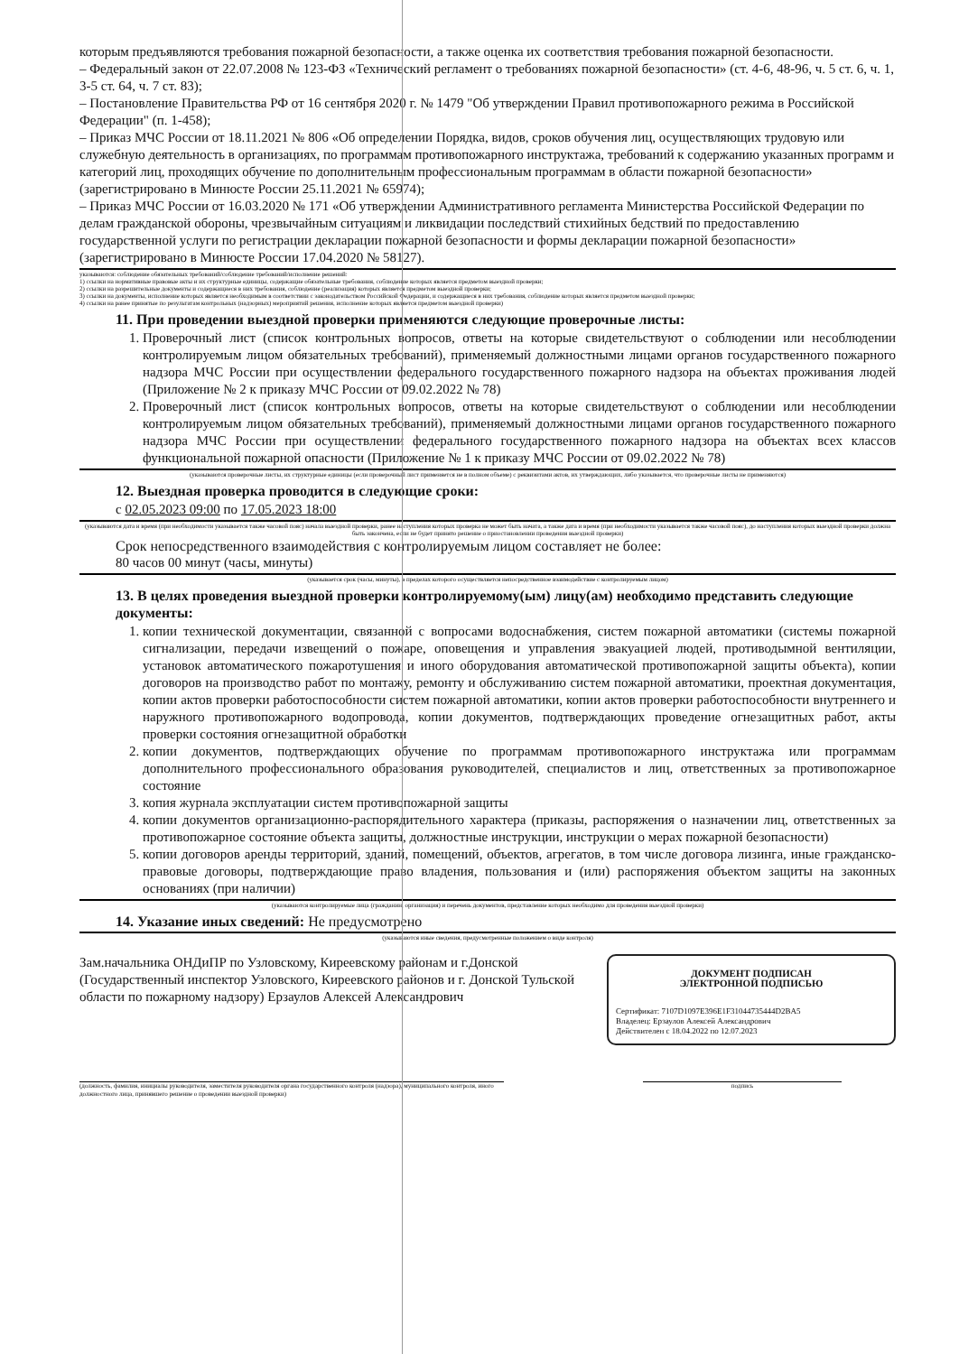которым предъявляются требования пожарной безопасности, а также оценка их соответствия требования пожарной безопасности.
– Федеральный закон от 22.07.2008 № 123-ФЗ «Технический регламент о требованиях пожарной безопасности» (ст. 4-6, 48-96, ч. 5 ст. 6, ч. 1, 3-5 ст. 64, ч. 7 ст. 83);
– Постановление Правительства РФ от 16 сентября 2020 г. № 1479 "Об утверждении Правил противопожарного режима в Российской Федерации" (п. 1-458);
– Приказ МЧС России от 18.11.2021 № 806 «Об определении Порядка, видов, сроков обучения лиц, осуществляющих трудовую или служебную деятельность в организациях, по программам противопожарного инструктажа, требований к содержанию указанных программ и категорий лиц, проходящих обучение по дополнительным профессиональным программам в области пожарной безопасности» (зарегистрировано в Минюсте России 25.11.2021 № 65974);
– Приказ МЧС России от 16.03.2020 № 171 «Об утверждении Административного регламента Министерства Российской Федерации по делам гражданской обороны, чрезвычайным ситуациям и ликвидации последствий стихийных бедствий по предоставлению государственной услуги по регистрации декларации пожарной безопасности и формы декларации пожарной безопасности» (зарегистрировано в Минюсте России 17.04.2020 № 58127).
указываются: соблюдение обязательных требований/соблюдение требований/исполнение решений:
1) ссылки на нормативные правовые акты и их структурные единицы, содержащие обязательные требования, соблюдение которых является предметом выездной проверки;
2) ссылки на разрешительные документы и содержащиеся в них требования, соблюдение (реализация) которых является предметом выездной проверки;
3) ссылки на документы, исполнение которых является необходимым в соответствии с законодательством Российской Федерации, и содержащиеся в них требования, соблюдение которых является предметом выездной проверки;
4) ссылки на ранее принятые по результатам контрольных (надзорных) мероприятий решения, исполнение которых является предметом выездной проверки)
11. При проведении выездной проверки применяются следующие проверочные листы:
1. Проверочный лист (список контрольных вопросов, ответы на которые свидетельствуют о соблюдении или несоблюдении контролируемым лицом обязательных требований), применяемый должностными лицами органов государственного пожарного надзора МЧС России при осуществлении федерального государственного пожарного надзора на объектах проживания людей (Приложение № 2 к приказу МЧС России от 09.02.2022 № 78)
2. Проверочный лист (список контрольных вопросов, ответы на которые свидетельствуют о соблюдении или несоблюдении контролируемым лицом обязательных требований), применяемый должностными лицами органов государственного пожарного надзора МЧС России при осуществлении федерального государственного пожарного надзора на объектах всех классов функциональной пожарной опасности (Приложение № 1 к приказу МЧС России от 09.02.2022 № 78)
(указываются проверочные листы, их структурные единицы (если проверочный лист применяется не в полном объеме) с реквизитами актов, их утверждающих, либо указывается, что проверочные листы не применяются)
12. Выездная проверка проводится в следующие сроки:
с 02.05.2023 09:00 по 17.05.2023 18:00
(указываются дата и время (при необходимости указывается также часовой пояс) начала выездной проверки, ранее наступления которых проверка не может быть начата, а также дата и время (при необходимости указывается также часовой пояс), до наступления которых выездной проверки должна быть закончена, если не будет принято решение о приостановлении проведения выездной проверки)
Срок непосредственного взаимодействия с контролируемым лицом составляет не более:
80 часов 00 минут (часы, минуты)
(указывается срок (часы, минуты), в пределах которого осуществляется непосредственное взаимодействие с контролируемым лицом)
13. В целях проведения выездной проверки контролируемому(ым) лицу(ам) необходимо представить следующие документы:
1. копии технической документации, связанной с вопросами водоснабжения, систем пожарной автоматики (системы пожарной сигнализации, передачи извещений о пожаре, оповещения и управления эвакуацией людей, противодымной вентиляции, установок автоматического пожаротушения и иного оборудования автоматической противопожарной защиты объекта), копии договоров на производство работ по монтажу, ремонту и обслуживанию систем пожарной автоматики, проектная документация, копии актов проверки работоспособности систем пожарной автоматики, копии актов проверки работоспособности внутреннего и наружного противопожарного водопровода, копии документов, подтверждающих проведение огнезащитных работ, акты проверки состояния огнезащитной обработки
2. копии документов, подтверждающих обучение по программам противопожарного инструктажа или программам дополнительного профессионального образования руководителей, специалистов и лиц, ответственных за противопожарное состояние
3. копия журнала эксплуатации систем противопожарной защиты
4. копии документов организационно-распорядительного характера (приказы, распоряжения о назначении лиц, ответственных за противопожарное состояние объекта защиты, должностные инструкции, инструкции о мерах пожарной безопасности)
5. копии договоров аренды территорий, зданий, помещений, объектов, агрегатов, в том числе договора лизинга, иные гражданско-правовые договоры, подтверждающие право владения, пользования и (или) распоряжения объектом защиты на законных основаниях (при наличии)
(указываются контролируемые лица (гражданин, организация) и перечень документов, представление которых необходимо для проведения выездной проверки)
14. Указание иных сведений: Не предусмотрено
(указываются иные сведения, предусмотренные положением о виде контроля)
Зам.начальника ОНДиПР по Узловскому, Киреевскому районам и г.Донской (Государственный инспектор Узловского, Киреевского районов и г. Донской Тульской области по пожарному надзору) Ерзаулов Алексей Александрович
ДОКУМЕНТ ПОДПИСАН
ЭЛЕКТРОННОЙ ПОДПИСЬЮ
Сертификат: 7107D1097E396E1F31044735444D2BA5
Владелец: Ерзаулов Алексей Александрович
Действителен с 18.04.2022 по 12.07.2023
(должность, фамилия, инициалы руководителя, заместителя руководителя органа государственного контроля (надзора), муниципального контроля, иного должностного лица, принявшего решение о проведении выездной проверки)
подпись